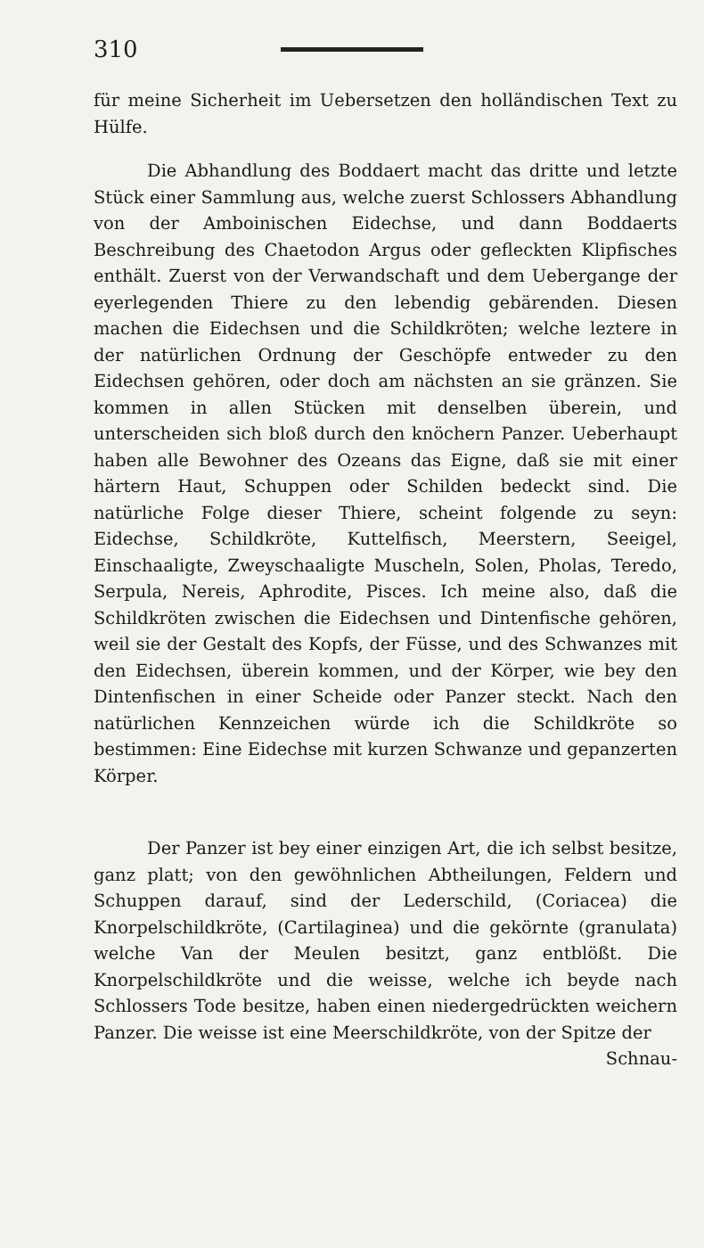310
für meine Sicherheit im Uebersetzen den holländischen Text zu Hülfe.
Die Abhandlung des Boddaert macht das dritte und letzte Stück einer Sammlung aus, welche zuerst Schlossers Abhandlung von der Amboinischen Eidechse, und dann Boddaerts Beschreibung des Chaetodon Argus oder gefleckten Klipfisches enthält. Zuerst von der Verwandschaft und dem Uebergange der eyerlegenden Thiere zu den lebendig gebärenden. Diesen machen die Eidechsen und die Schildkröten; welche leztere in der natürlichen Ordnung der Geschöpfe entweder zu den Eidechsen gehören, oder doch am nächsten an sie gränzen. Sie kommen in allen Stücken mit denselben überein, und unterscheiden sich bloß durch den knöchern Panzer. Ueberhaupt haben alle Bewohner des Ozeans das Eigne, daß sie mit einer härtern Haut, Schuppen oder Schilden bedeckt sind. Die natürliche Folge dieser Thiere, scheint folgende zu seyn: Eidechse, Schildkröte, Kuttelfisch, Meerstern, Seeigel, Einschaaligte, Zweyschaaligte Muscheln, Solen, Pholas, Teredo, Serpula, Nereis, Aphrodite, Pisces. Ich meine also, daß die Schildkröten zwischen die Eidechsen und Dintenfische gehören, weil sie der Gestalt des Kopfs, der Füsse, und des Schwanzes mit den Eidechsen, überein kommen, und der Körper, wie bey den Dintenfischen in einer Scheide oder Panzer steckt. Nach den natürlichen Kennzeichen würde ich die Schildkröte so bestimmen: Eine Eidechse mit kurzen Schwanze und gepanzerten Körper.
Der Panzer ist bey einer einzigen Art, die ich selbst besitze, ganz platt; von den gewöhnlichen Abtheilungen, Feldern und Schuppen darauf, sind der Lederschild, (Coriacea) die Knorpelschildkröte, (Cartilaginea) und die gekörnte (granulata) welche Van der Meulen besitzt, ganz entblößt. Die Knorpelschildkröte und die weisse, welche ich beyde nach Schlossers Tode besitze, haben einen niedergedrückten weichern Panzer. Die weisse ist eine Meerschildkröte, von der Spitze der
Schnau-